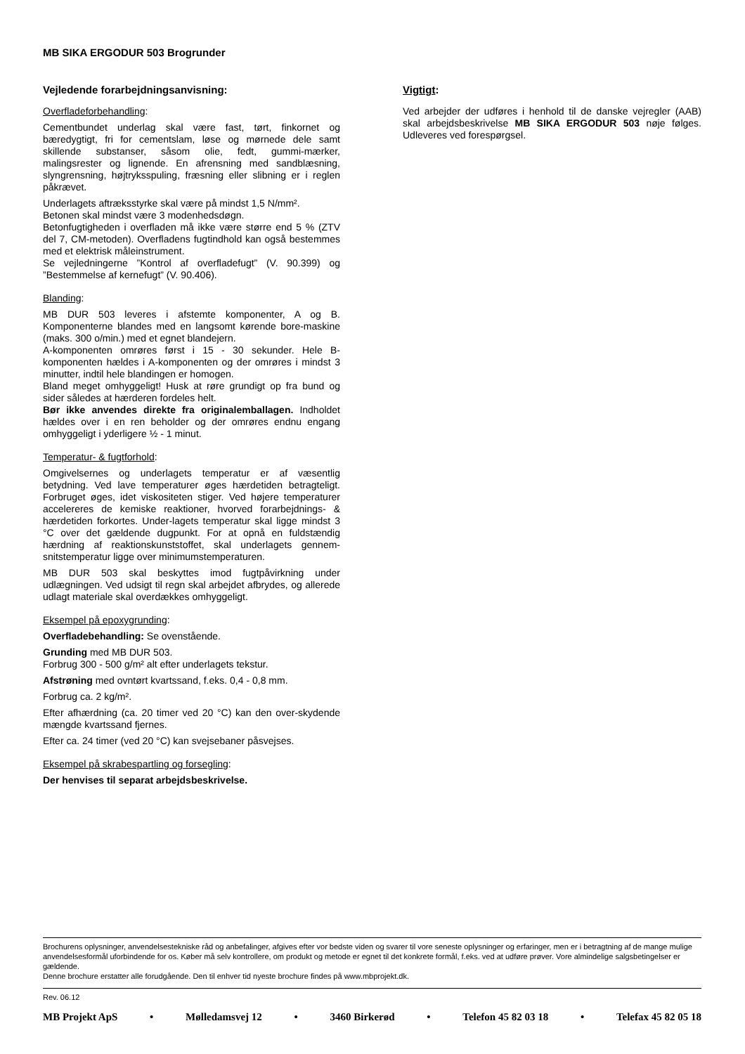MB SIKA ERGODUR 503 Brogrunder
Vejledende forarbejdningsanvisning:
Overfladeforbehandling:
Cementbundet underlag skal være fast, tørt, finkornet og bæredygtigt, fri for cementslam, løse og mørnede dele samt skillende substanser, såsom olie, fedt, gummi-mærker, malingsrester og lignende. En afrensning med sandblæsning, slyngrensning, højtryksspuling, fræsning eller slibning er i reglen påkrævet.
Underlagets aftræksstyrke skal være på mindst 1,5 N/mm².
Betonen skal mindst være 3 modenhedsdøgn.
Betonfugtigheden i overfladen må ikke være større end 5 % (ZTV del 7, CM-metoden). Overfladens fugtindhold kan også bestemmes med et elektrisk måleinstrument.
Se vejledningerne ”Kontrol af overfladefugt” (V. 90.399) og ”Bestemmelse af kernefugt” (V. 90.406).
Blanding:
MB DUR 503 leveres i afstemte komponenter, A og B. Komponenterne blandes med en langsomt kørende bore-maskine (maks. 300 o/min.) med et egnet blandejern.
A-komponenten omrøres først i 15 - 30 sekunder. Hele B-komponenten hældes i A-komponenten og der omrøres i mindst 3 minutter, indtil hele blandingen er homogen.
Bland meget omhyggeligt! Husk at røre grundigt op fra bund og sider således at hærderen fordeles helt.
Bør ikke anvendes direkte fra originalemballagen. Indholdet hældes over i en ren beholder og der omrøres endnu engang omhyggeligt i yderligere ½ - 1 minut.
Temperatur- & fugtforhold:
Omgivelsernes og underlagets temperatur er af væsentlig betydning. Ved lave temperaturer øges hærdetiden betragteligt. Forbruget øges, idet viskositeten stiger. Ved højere temperaturer accelereres de kemiske reaktioner, hvorved forarbejdnings- & hærdetiden forkortes. Under-lagets temperatur skal ligge mindst 3 °C over det gældende dugpunkt. For at opnå en fuldstændig hærdning af reaktionskunststoffet, skal underlagets gennem-snitstemperatur ligge over minimumstemperaturen.
MB DUR 503 skal beskyttes imod fugtpåvirkning under udlægningen. Ved udsigt til regn skal arbejdet afbrydes, og allerede udlagt materiale skal overdækkes omhyggeligt.
Eksempel på epoxygrunding:
Overfladebehandling: Se ovenstående.
Grunding med MB DUR 503.
Forbrug 300 - 500 g/m² alt efter underlagets tekstur.
Afstrøning med ovntørt kvartssand, f.eks. 0,4 - 0,8 mm.
Forbrug ca. 2 kg/m².
Efter afhærdning (ca. 20 timer ved 20 °C) kan den over-skydende mængde kvartssand fjernes.
Efter ca. 24 timer (ved 20 °C) kan svejsebaner påsvejses.
Eksempel på skrabespartling og forsegling:
Der henvises til separat arbejdsbeskrivelse.
Vigtigt:
Ved arbejder der udføres i henhold til de danske vejregler (AAB) skal arbejdsbeskrivelse MB SIKA ERGODUR 503 nøje følges. Udleveres ved forespørgsel.
Brochurens oplysninger, anvendelsestekniske råd og anbefalinger, afgives efter vor bedste viden og svarer til vore seneste oplysninger og erfaringer, men er i betragtning af de mange mulige anvendelsesformål uforbindende for os. Køber må selv kontrollere, om produkt og metode er egnet til det konkrete formål, f.eks. ved at udføre prøver. Vore almindelige salgsbetingelser er gældende.
Denne brochure erstatter alle forudgående. Den til enhver tid nyeste brochure findes på www.mbprojekt.dk.
Rev. 06.12
MB Projekt ApS • Mølledamsvej 12 • 3460 Birkerød • Telefon 45 82 03 18 • Telefax 45 82 05 18